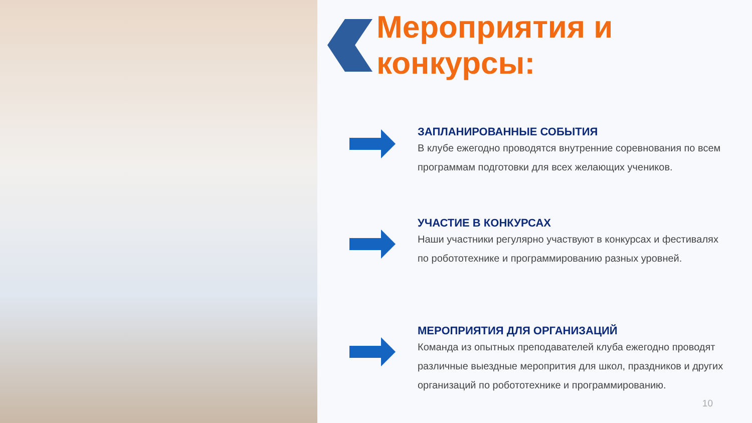Мероприятия и
конкурсы:
ЗАПЛАНИРОВАННЫЕ СОБЫТИЯ
В клубе ежегодно проводятся внутренние соревнования по всем программам подготовки для всех желающих учеников.
УЧАСТИЕ В КОНКУРСАХ
Наши участники регулярно участвуют в конкурсах и фестивалях по робототехнике и программированию разных уровней.
МЕРОПРИЯТИЯ ДЛЯ ОРГАНИЗАЦИЙ
Команда из опытных преподавателей клуба ежегодно проводят различные выездные меропрития для школ, праздников и других организаций по робототехнике и программированию.
10